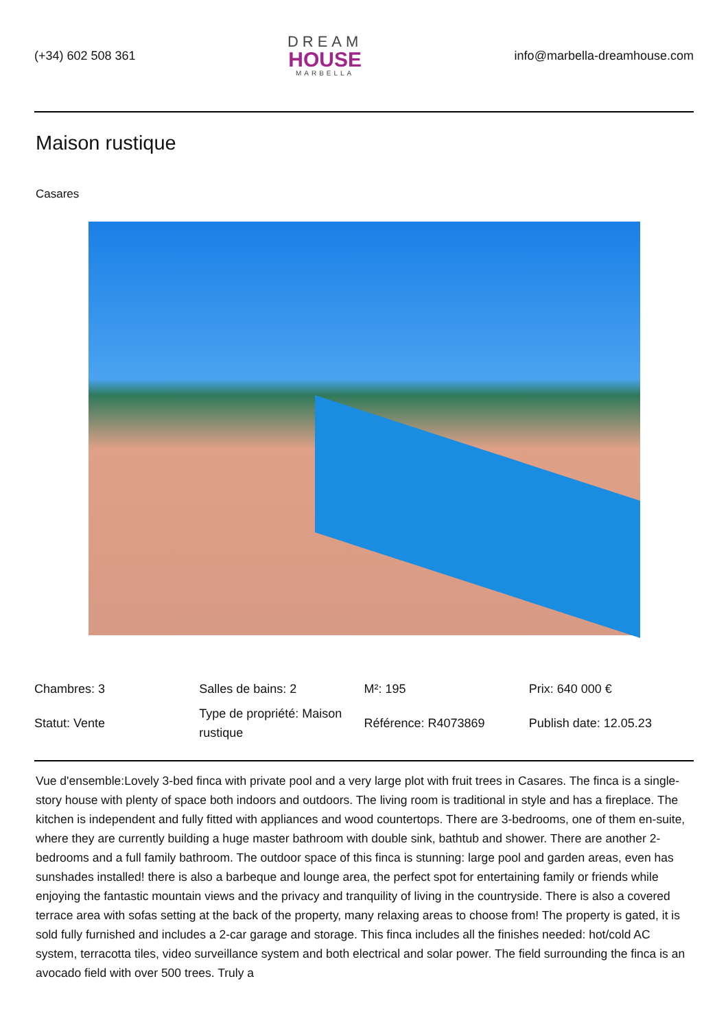(+34) 602 508 361
DREAM
HOUSE
MARBELLA
info@marbella-dreamhouse.com
Maison rustique
Casares
| Chambres: 3 | Salles de bains: 2 | M²: 195 | Prix: 640 000 € |
| Statut: Vente | Type de propriété: Maison rustique | Référence: R4073869 | Publish date: 12.05.23 |
Vue d'ensemble:Lovely 3-bed finca with private pool and a very large plot with fruit trees in Casares. The finca is a single-story house with plenty of space both indoors and outdoors. The living room is traditional in style and has a fireplace. The kitchen is independent and fully fitted with appliances and wood countertops. There are 3-bedrooms, one of them en-suite, where they are currently building a huge master bathroom with double sink, bathtub and shower. There are another 2-bedrooms and a full family bathroom. The outdoor space of this finca is stunning: large pool and garden areas, even has sunshades installed! there is also a barbeque and lounge area, the perfect spot for entertaining family or friends while enjoying the fantastic mountain views and the privacy and tranquility of living in the countryside. There is also a covered terrace area with sofas setting at the back of the property, many relaxing areas to choose from! The property is gated, it is sold fully furnished and includes a 2-car garage and storage. This finca includes all the finishes needed: hot/cold AC system, terracotta tiles, video surveillance system and both electrical and solar power. The field surrounding the finca is an avocado field with over 500 trees. Truly a